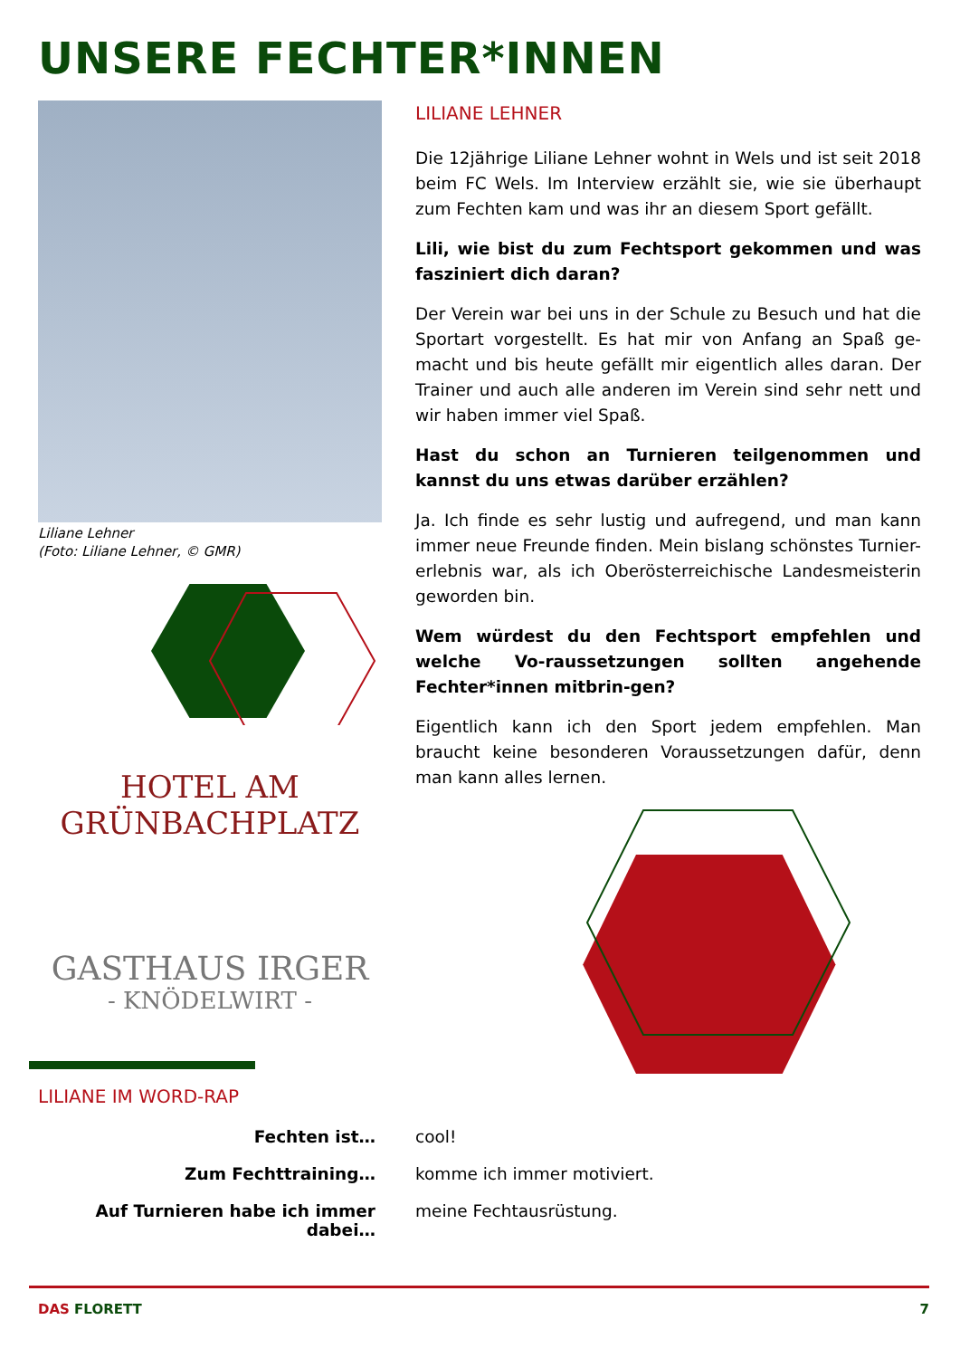UNSERE FECHTER*INNEN
Liliane Lehner
(Foto: Liliane Lehner, © GMR)
HOTEL AM GRÜNBACHPLATZ
GASTHAUS IRGER
- KNÖDELWIRT -
LILIANE LEHNER
Die 12jährige Liliane Lehner wohnt in Wels und ist seit 2018 beim FC Wels. Im Interview erzählt sie, wie sie überhaupt zum Fechten kam und was ihr an diesem Sport gefällt.
Lili, wie bist du zum Fechtsport gekommen und was fasziniert dich daran?
Der Verein war bei uns in der Schule zu Besuch und hat die Sportart vorgestellt. Es hat mir von Anfang an Spaß ge-macht und bis heute gefällt mir eigentlich alles daran. Der Trainer und auch alle anderen im Verein sind sehr nett und wir haben immer viel Spaß.
Hast du schon an Turnieren teilgenommen und kannst du uns etwas darüber erzählen?
Ja. Ich finde es sehr lustig und aufregend, und man kann immer neue Freunde finden. Mein bislang schönstes Turnier-erlebnis war, als ich Oberösterreichische Landesmeisterin geworden bin.
Wem würdest du den Fechtsport empfehlen und welche Vo-raussetzungen sollten angehende Fechter*innen mitbrin-gen?
Eigentlich kann ich den Sport jedem empfehlen. Man braucht keine besonderen Voraussetzungen dafür, denn man kann alles lernen.
LILIANE IM WORD-RAP
Fechten ist… cool!
Zum Fechttraining… komme ich immer motiviert.
Auf Turnieren habe ich immer dabei…
meine Fechtausrüstung.
DAS FLORETT 7